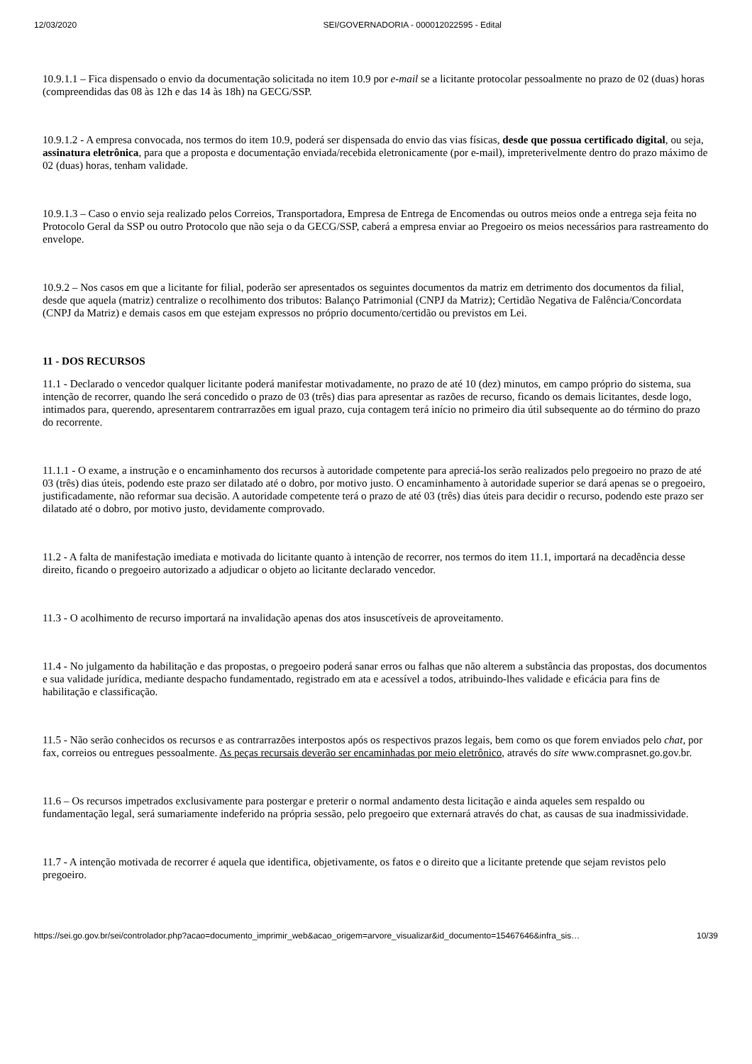12/03/2020 SEI/GOVERNADORIA - 000012022595 - Edital
10.9.1.1 – Fica dispensado o envio da documentação solicitada no item 10.9 por e-mail se a licitante protocolar pessoalmente no prazo de 02 (duas) horas (compreendidas das 08 às 12h e das 14 às 18h) na GECG/SSP.
10.9.1.2 - A empresa convocada, nos termos do item 10.9, poderá ser dispensada do envio das vias físicas, desde que possua certificado digital, ou seja, assinatura eletrônica, para que a proposta e documentação enviada/recebida eletronicamente (por e-mail), impreterivelmente dentro do prazo máximo de 02 (duas) horas, tenham validade.
10.9.1.3 – Caso o envio seja realizado pelos Correios, Transportadora, Empresa de Entrega de Encomendas ou outros meios onde a entrega seja feita no Protocolo Geral da SSP ou outro Protocolo que não seja o da GECG/SSP, caberá a empresa enviar ao Pregoeiro os meios necessários para rastreamento do envelope.
10.9.2 – Nos casos em que a licitante for filial, poderão ser apresentados os seguintes documentos da matriz em detrimento dos documentos da filial, desde que aquela (matriz) centralize o recolhimento dos tributos: Balanço Patrimonial (CNPJ da Matriz); Certidão Negativa de Falência/Concordata (CNPJ da Matriz) e demais casos em que estejam expressos no próprio documento/certidão ou previstos em Lei.
11 - DOS RECURSOS
11.1 - Declarado o vencedor qualquer licitante poderá manifestar motivadamente, no prazo de até 10 (dez) minutos, em campo próprio do sistema, sua intenção de recorrer, quando lhe será concedido o prazo de 03 (três) dias para apresentar as razões de recurso, ficando os demais licitantes, desde logo, intimados para, querendo, apresentarem contrarrazões em igual prazo, cuja contagem terá início no primeiro dia útil subsequente ao do término do prazo do recorrente.
11.1.1 - O exame, a instrução e o encaminhamento dos recursos à autoridade competente para apreciá-los serão realizados pelo pregoeiro no prazo de até 03 (três) dias úteis, podendo este prazo ser dilatado até o dobro, por motivo justo. O encaminhamento à autoridade superior se dará apenas se o pregoeiro, justificadamente, não reformar sua decisão. A autoridade competente terá o prazo de até 03 (três) dias úteis para decidir o recurso, podendo este prazo ser dilatado até o dobro, por motivo justo, devidamente comprovado.
11.2 - A falta de manifestação imediata e motivada do licitante quanto à intenção de recorrer, nos termos do item 11.1, importará na decadência desse direito, ficando o pregoeiro autorizado a adjudicar o objeto ao licitante declarado vencedor.
11.3 - O acolhimento de recurso importará na invalidação apenas dos atos insuscetíveis de aproveitamento.
11.4 - No julgamento da habilitação e das propostas, o pregoeiro poderá sanar erros ou falhas que não alterem a substância das propostas, dos documentos e sua validade jurídica, mediante despacho fundamentado, registrado em ata e acessível a todos, atribuindo-lhes validade e eficácia para fins de habilitação e classificação.
11.5 - Não serão conhecidos os recursos e as contrarrazões interpostos após os respectivos prazos legais, bem como os que forem enviados pelo chat, por fax, correios ou entregues pessoalmente. As peças recursais deverão ser encaminhadas por meio eletrônico, através do site www.comprasnet.go.gov.br.
11.6 – Os recursos impetrados exclusivamente para postergar e preterir o normal andamento desta licitação e ainda aqueles sem respaldo ou fundamentação legal, será sumariamente indeferido na própria sessão, pelo pregoeiro que externará através do chat, as causas de sua inadmissividade.
11.7 - A intenção motivada de recorrer é aquela que identifica, objetivamente, os fatos e o direito que a licitante pretende que sejam revistos pelo pregoeiro.
https://sei.go.gov.br/sei/controlador.php?acao=documento_imprimir_web&acao_origem=arvore_visualizar&id_documento=15467646&infra_sis… 10/39